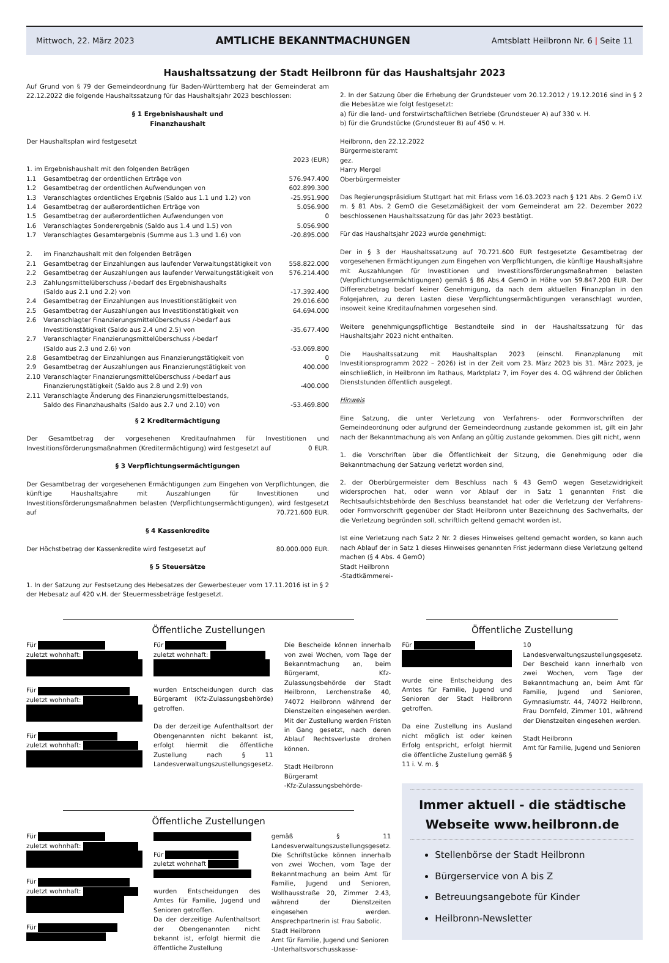Mittwoch, 22. März 2023 AMTLICHE BEKANNTMACHUNGEN Amtsblatt Heilbronn Nr. 6 | Seite 11
Haushaltssatzung der Stadt Heilbronn für das Haushaltsjahr 2023
Auf Grund von § 79 der Gemeindeordnung für Baden-Württemberg hat der Gemeinderat am 22.12.2022 die folgende Haushaltssatzung für das Haushaltsjahr 2023 beschlossen:
§ 1 Ergebnishaushalt und
Finanzhaushalt
Der Haushaltsplan wird festgesetzt
| | | 2023 (EUR) |
| 1. im Ergebnishaushalt mit den folgenden Beträgen | | |
| 1.1 | Gesamtbetrag der ordentlichen Erträge von | 576.947.400 |
| 1.2 | Gesamtbetrag der ordentlichen Aufwendungen von | 602.899.300 |
| 1.3 | Veranschlagtes ordentliches Ergebnis (Saldo aus 1.1 und 1.2) von | -25.951.900 |
| 1.4 | Gesamtbetrag der außerordentlichen Erträge von | 5.056.900 |
| 1.5 | Gesamtbetrag der außerordentlichen Aufwendungen von | 0 |
| 1.6 | Veranschlagtes Sonderergebnis (Saldo aus 1.4 und 1.5) von | 5.056.900 |
| 1.7 | Veranschlagtes Gesamtergebnis (Summe aus 1.3 und 1.6) von | -20.895.000 |
| 2. | im Finanzhaushalt mit den folgenden Beträgen | |
| 2.1 | Gesamtbetrag der Einzahlungen aus laufender Verwaltungstätigkeit von | 558.822.000 |
| 2.2 | Gesamtbetrag der Auszahlungen aus laufender Verwaltungstätigkeit von | 576.214.400 |
| 2.3 | Zahlungsmittelüberschuss /-bedarf des Ergebnishaushalts (Saldo aus 2.1 und 2.2) von | -17.392.400 |
| 2.4 | Gesamtbetrag der Einzahlungen aus Investitionstätigkeit von | 29.016.600 |
| 2.5 | Gesamtbetrag der Auszahlungen aus Investitionstätigkeit von | 64.694.000 |
| 2.6 | Veranschlagter Finanzierungsmittelüberschuss /-bedarf aus Investitionstätigkeit (Saldo aus 2.4 und 2.5) von | -35.677.400 |
| 2.7 | Veranschlagter Finanzierungsmittelüberschuss /-bedarf (Saldo aus 2.3 und 2.6) von | -53.069.800 |
| 2.8 | Gesamtbetrag der Einzahlungen aus Finanzierungstätigkeit von | 0 |
| 2.9 | Gesamtbetrag der Auszahlungen aus Finanzierungstätigkeit von | 400.000 |
| 2.10 | Veranschlagter Finanzierungsmittelüberschuss /-bedarf aus Finanzierungstätigkeit (Saldo aus 2.8 und 2.9) von | -400.000 |
| 2.11 | Veranschlagte Änderung des Finanzierungsmittelbestands, Saldo des Finanzhaushalts (Saldo aus 2.7 und 2.10) von | -53.469.800 |
§ 2 Kreditermächtigung
Der Gesamtbetrag der vorgesehenen Kreditaufnahmen für Investitionen und Investitionsförderungsmaßnahmen (Kreditermächtigung) wird festgesetzt auf 0 EUR.
§ 3 Verpflichtungsermächtigungen
Der Gesamtbetrag der vorgesehenen Ermächtigungen zum Eingehen von Verpflichtungen, die künftige Haushaltsjahre mit Auszahlungen für Investitionen und Investitionsförderungsmaßnahmen belasten (Verpflichtungsermächtigungen), wird festgesetzt auf 70.721.600 EUR.
§ 4 Kassenkredite
Der Höchstbetrag der Kassenkredite wird festgesetzt auf 80.000.000 EUR.
§ 5 Steuersätze
1. In der Satzung zur Festsetzung des Hebesatzes der Gewerbesteuer vom 17.11.2016 ist in § 2 der Hebesatz auf 420 v.H. der Steuermessbeträge festgesetzt.
2. In der Satzung über die Erhebung der Grundsteuer vom 20.12.2012 / 19.12.2016 sind in § 2 die Hebesätze wie folgt festgesetzt:
a) für die land- und forstwirtschaftlichen Betriebe (Grundsteuer A) auf 330 v. H.
b) für die Grundstücke (Grundsteuer B) auf 450 v. H.
Heilbronn, den 22.12.2022
Bürgermeisteramt
gez.
Harry Mergel
Oberbürgermeister
Das Regierungspräsidium Stuttgart hat mit Erlass vom 16.03.2023 nach § 121 Abs. 2 GemO i.V. m. § 81 Abs. 2 GemO die Gesetzmäßigkeit der vom Gemeinderat am 22. Dezember 2022 beschlossenen Haushaltssatzung für das Jahr 2023 bestätigt.
Für das Haushaltsjahr 2023 wurde genehmigt:
Der in § 3 der Haushaltssatzung auf 70.721.600 EUR festgesetzte Gesamtbetrag der vorgesehenen Ermächtigungen zum Eingehen von Verpflichtungen, die künftige Haushaltsjahre mit Auszahlungen für Investitionen und Investitionsförderungsmaßnahmen belasten (Verpflichtungsermächtigungen) gemäß § 86 Abs.4 GemO in Höhe von 59.847.200 EUR. Der Differenzbetrag bedarf keiner Genehmigung, da nach dem aktuellen Finanzplan in den Folgejahren, zu deren Lasten diese Verpflichtungsermächtigungen veranschlagt wurden, insoweit keine Kreditaufnahmen vorgesehen sind.
Weitere genehmigungspflichtige Bestandteile sind in der Haushaltssatzung für das Haushaltsjahr 2023 nicht enthalten.
Die Haushaltssatzung mit Haushaltsplan 2023 (einschl. Finanzplanung mit Investitionsprogramm 2022 – 2026) ist in der Zeit vom 23. März 2023 bis 31. März 2023, je einschließlich, in Heilbronn im Rathaus, Marktplatz 7, im Foyer des 4. OG während der üblichen Dienststunden öffentlich ausgelegt.
Hinweis
Eine Satzung, die unter Verletzung von Verfahrens- oder Formvorschriften der Gemeindeordnung oder aufgrund der Gemeindeordnung zustande gekommen ist, gilt ein Jahr nach der Bekanntmachung als von Anfang an gültig zustande gekommen. Dies gilt nicht, wenn
1. die Vorschriften über die Öffentlichkeit der Sitzung, die Genehmigung oder die Bekanntmachung der Satzung verletzt worden sind,
2. der Oberbürgermeister dem Beschluss nach § 43 GemO wegen Gesetzwidrigkeit widersprochen hat, oder wenn vor Ablauf der in Satz 1 genannten Frist die Rechtsaufsichtsbehörde den Beschluss beanstandet hat oder die Verletzung der Verfahrens- oder Formvorschrift gegenüber der Stadt Heilbronn unter Bezeichnung des Sachverhalts, der die Verletzung begründen soll, schriftlich geltend gemacht worden ist.
Ist eine Verletzung nach Satz 2 Nr. 2 dieses Hinweises geltend gemacht worden, so kann auch nach Ablauf der in Satz 1 dieses Hinweises genannten Frist jedermann diese Verletzung geltend machen (§ 4 Abs. 4 GemO)
Stadt Heilbronn
-Stadtkämmerei-
Öffentliche Zustellungen
Für
zuletzt wohnhaft:
Für
zuletzt wohnhaft:
Für
zuletzt wohnhaft:
Für
zuletzt wohnhaft:
wurden Entscheidungen durch das Bürgeramt (Kfz-Zulassungsbehörde) getroffen.
Da der derzeitige Aufenthaltsort der Obengenannten nicht bekannt ist, erfolgt hiermit die öffentliche Zustellung nach § 11 Landesverwaltungszustellungsgesetz.
Die Bescheide können innerhalb von zwei Wochen, vom Tage der Bekanntmachung an, beim Bürgeramt, Kfz-Zulassungsbehörde der Stadt Heilbronn, Lerchenstraße 40, 74072 Heilbronn während der Dienstzeiten eingesehen werden. Mit der Zustellung werden Fristen in Gang gesetzt, nach deren Ablauf Rechtsverluste drohen können.
Stadt Heilbronn
Bürgeramt
-Kfz-Zulassungsbehörde-
Öffentliche Zustellungen
Für
zuletzt wohnhaft:
Für
zuletzt wohnhaft:
Für
Für
zuletzt wohnhaft
wurden Entscheidungen des Amtes für Familie, Jugend und Senioren getroffen.
Da der derzeitige Aufenthaltsort der Obengenannten nicht bekannt ist, erfolgt hiermit die öffentliche Zustellung
gemäß § 11 Landesverwaltungszustellungsgesetz.
Die Schriftstücke können innerhalb von zwei Wochen, vom Tage der Bekanntmachung an beim Amt für Familie, Jugend und Senioren, Wollhausstraße 20, Zimmer 2.43, während der Dienstzeiten eingesehen werden. Ansprechpartnerin ist Frau Sabolic.
Stadt Heilbronn
Amt für Familie, Jugend und Senioren
-Unterhaltsvorschusskasse-
Öffentliche Zustellung
Für
wurde eine Entscheidung des Amtes für Familie, Jugend und Senioren der Stadt Heilbronn getroffen.
Da eine Zustellung ins Ausland nicht möglich ist oder keinen Erfolg entspricht, erfolgt hiermit die öffentliche Zustellung gemäß § 11 i. V. m. §
10 Landesverwaltungszustellungsgesetz.
Der Bescheid kann innerhalb von zwei Wochen, vom Tage der Bekanntmachung an, beim Amt für Familie, Jugend und Senioren, Gymnasiumstr. 44, 74072 Heilbronn, Frau Dornfeld, Zimmer 101, während der Dienstzeiten eingesehen werden.
Stadt Heilbronn
Amt für Familie, Jugend und Senioren
Immer aktuell - die städtische
Webseite www.heilbronn.de
Stellenbörse der Stadt Heilbronn
Bürgerservice von A bis Z
Betreuungsangebote für Kinder
Heilbronn-Newsletter